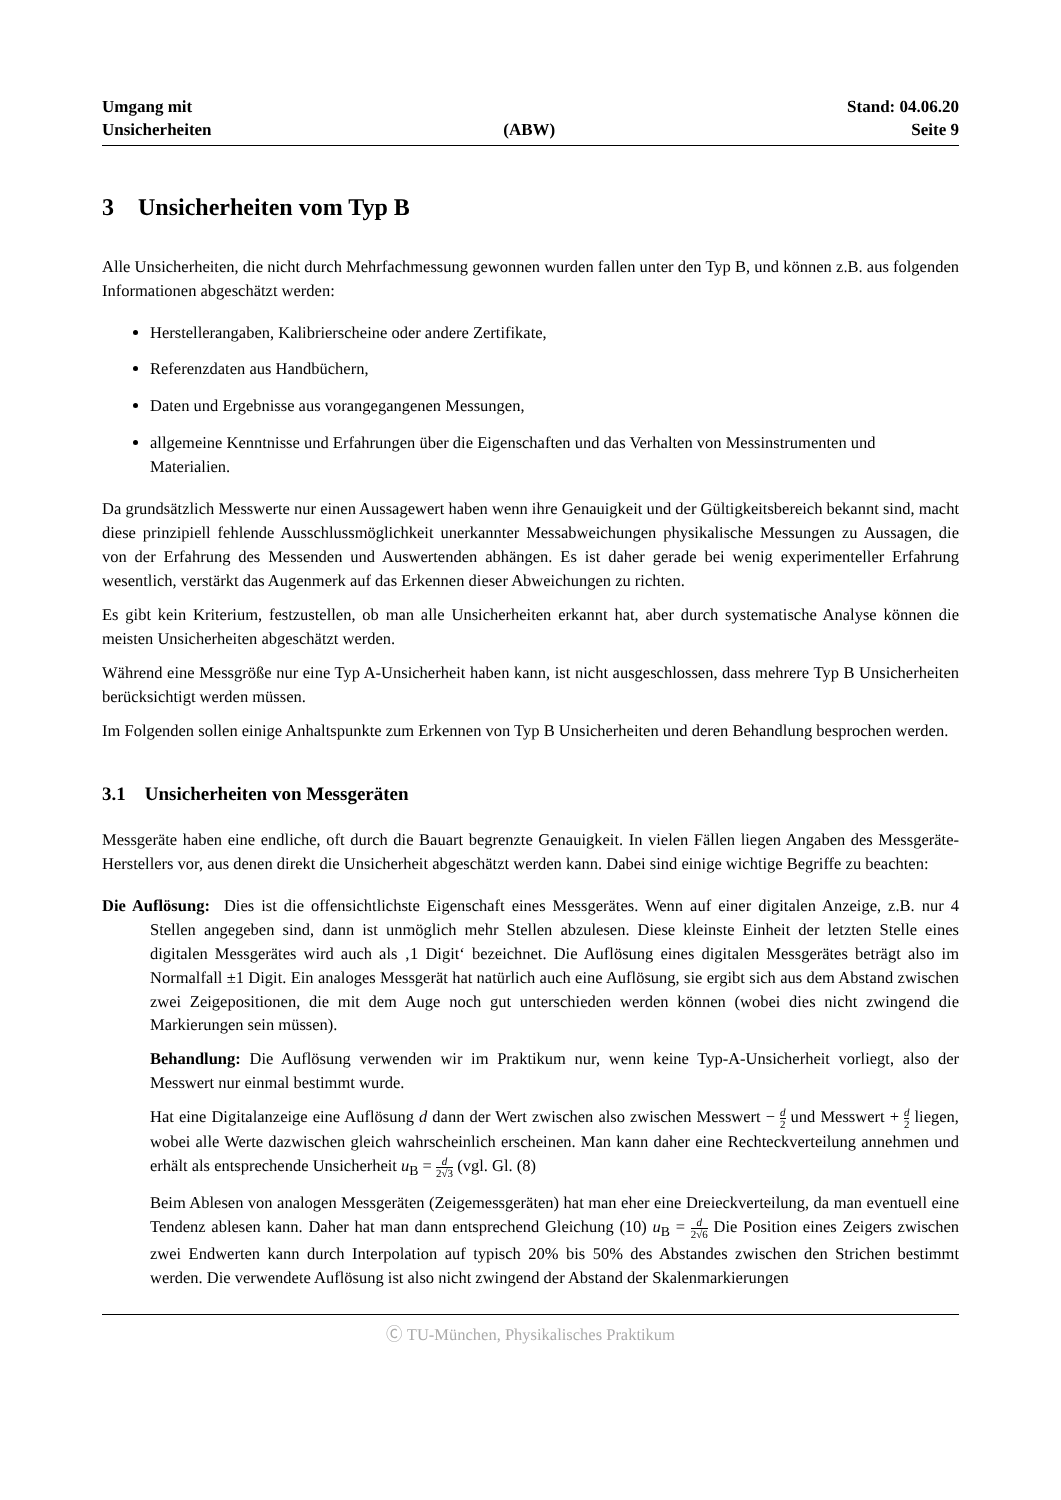Umgang mit
Unsicherheiten
(ABW)
Stand: 04.06.20
Seite 9
3 Unsicherheiten vom Typ B
Alle Unsicherheiten, die nicht durch Mehrfachmessung gewonnen wurden fallen unter den Typ B, und können z.B. aus folgenden Informationen abgeschätzt werden:
Herstellerangaben, Kalibrierscheine oder andere Zertifikate,
Referenzdaten aus Handbüchern,
Daten und Ergebnisse aus vorangegangenen Messungen,
allgemeine Kenntnisse und Erfahrungen über die Eigenschaften und das Verhalten von Messinstrumenten und Materialien.
Da grundsätzlich Messwerte nur einen Aussagewert haben wenn ihre Genauigkeit und der Gültigkeitsbereich bekannt sind, macht diese prinzipiell fehlende Ausschlussmöglichkeit unerkannter Messabweichungen physikalische Messungen zu Aussagen, die von der Erfahrung des Messenden und Auswertenden abhängen. Es ist daher gerade bei wenig experimenteller Erfahrung wesentlich, verstärkt das Augenmerk auf das Erkennen dieser Abweichungen zu richten.
Es gibt kein Kriterium, festzustellen, ob man alle Unsicherheiten erkannt hat, aber durch systematische Analyse können die meisten Unsicherheiten abgeschätzt werden.
Während eine Messgröße nur eine Typ A-Unsicherheit haben kann, ist nicht ausgeschlossen, dass mehrere Typ B Unsicherheiten berücksichtigt werden müssen.
Im Folgenden sollen einige Anhaltspunkte zum Erkennen von Typ B Unsicherheiten und deren Behandlung besprochen werden.
3.1 Unsicherheiten von Messgeräten
Messgeräte haben eine endliche, oft durch die Bauart begrenzte Genauigkeit. In vielen Fällen liegen Angaben des Messgeräte-Herstellers vor, aus denen direkt die Unsicherheit abgeschätzt werden kann. Dabei sind einige wichtige Begriffe zu beachten:
Die Auflösung: Dies ist die offensichtlichste Eigenschaft eines Messgerätes. Wenn auf einer digitalen Anzeige, z.B. nur 4 Stellen angegeben sind, dann ist unmöglich mehr Stellen abzulesen. Diese kleinste Einheit der letzten Stelle eines digitalen Messgerätes wird auch als ‚1 Digit‘ bezeichnet. Die Auflösung eines digitalen Messgerätes beträgt also im Normalfall ±1 Digit. Ein analoges Messgerät hat natürlich auch eine Auflösung, sie ergibt sich aus dem Abstand zwischen zwei Zeigepositionen, die mit dem Auge noch gut unterschieden werden können (wobei dies nicht zwingend die Markierungen sein müssen).
Behandlung: Die Auflösung verwenden wir im Praktikum nur, wenn keine Typ-A-Unsicherheit vorliegt, also der Messwert nur einmal bestimmt wurde.
Hat eine Digitalanzeige eine Auflösung d dann der Wert zwischen also zwischen Messwert − d 2 und Messwert + d 2 liegen, wobei alle Werte dazwischen gleich wahrscheinlich erscheinen. Man kann daher eine Rechteckverteilung annehmen und erhält als entsprechende Unsicherheit u<sub>B</sub> = d 2√3 (vgl. Gl. (8)
Beim Ablesen von analogen Messgeräten (Zeigemessgeräten) hat man eher eine Dreieckverteilung, da man eventuell eine Tendenz ablesen kann. Daher hat man dann entsprechend Gleichung (10) u<sub>B</sub> = d 2√6 Die Position eines Zeigers zwischen zwei Endwerten kann durch Interpolation auf typisch 20% bis 50% des Abstandes zwischen den Strichen bestimmt werden. Die verwendete Auflösung ist also nicht zwingend der Abstand der Skalenmarkierungen
Ⓒ TU-München, Physikalisches Praktikum